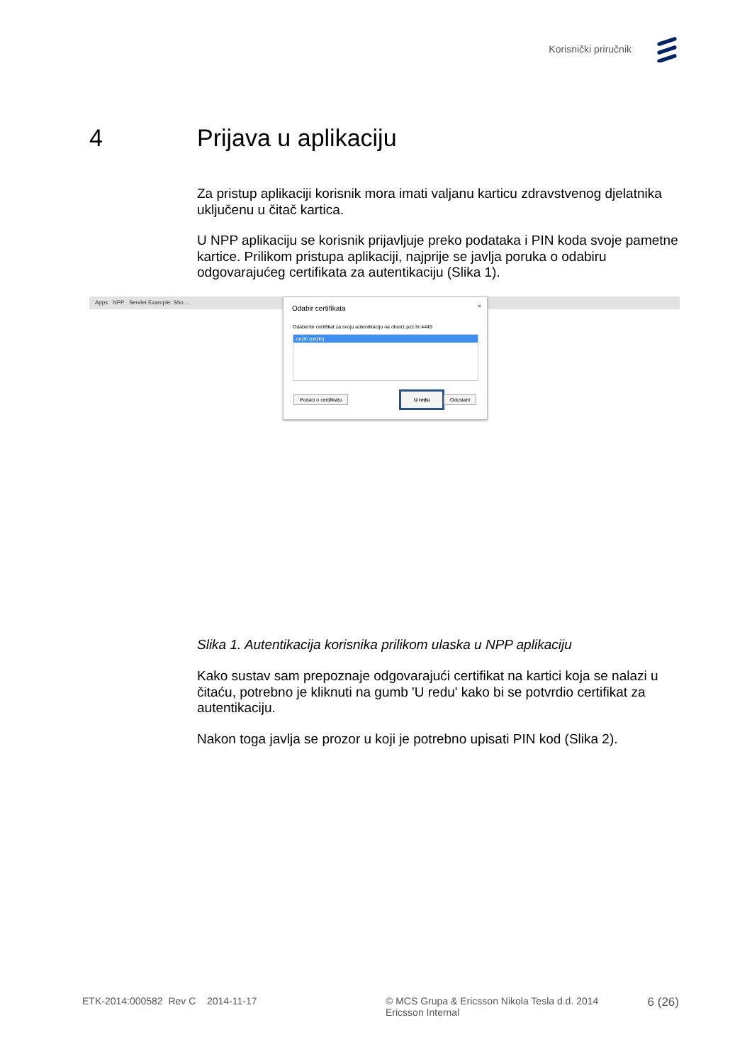Korisnički priručnik
4 Prijava u aplikaciju
Za pristup aplikaciji korisnik mora imati valjanu karticu zdravstvenog djelatnika uključenu u čitač kartica.
U NPP aplikaciju se korisnik prijavljuje preko podataka i PIN koda svoje pametne kartice. Prilikom pristupa aplikaciji, najprije se javlja poruka o odabiru odgovarajućeg certifikata za autentikaciju (Slika 1).
Apps NPP Servlet Example: Sho...
Odabir certifikata ×
Odaberite certifikat za svoju autentikaciju na obun1.pzz.hr:4445
cezih (cezih)
Podaci o certifikatu
U redu
Odustani
Slika 1. Autentikacija korisnika prilikom ulaska u NPP aplikaciju
Kako sustav sam prepoznaje odgovarajući certifikat na kartici koja se nalazi u čitaću, potrebno je kliknuti na gumb 'U redu' kako bi se potvrdio certifikat za autentikaciju.
Nakon toga javlja se prozor u koji je potrebno upisati PIN kod (Slika 2).
ETK-2014:000582 Rev C 2014-11-17 © MCS Grupa & Ericsson Nikola Tesla d.d. 2014
Ericsson Internal
6 (26)